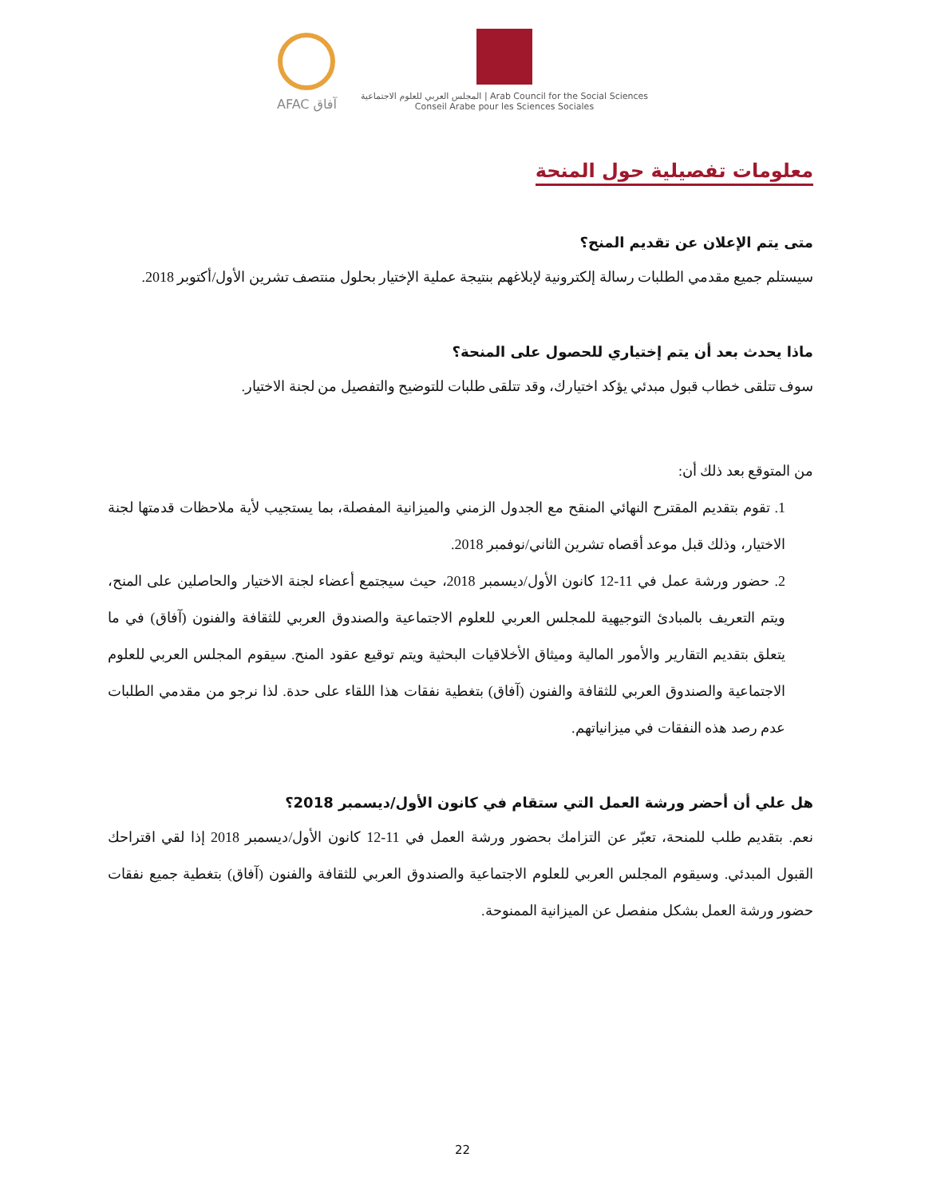AFAC آفاق
المجلس العربي للعلوم الاجتماعية | Arab Council for the Social Sciences
Conseil Arabe pour les Sciences Sociales
معلومات تفصيلية حول المنحة
متى يتم الإعلان عن تقديم المنح؟
سيستلم جميع مقدمي الطلبات رسالة إلكترونية لإبلاغهم بنتيجة عملية الإختيار بحلول منتصف تشرين الأول/أكتوبر 2018.
ماذا يحدث بعد أن يتم إختياري للحصول على المنحة؟
سوف تتلقى خطاب قبول مبدئي يؤكد اختيارك، وقد تتلقى طلبات للتوضيح والتفصيل من لجنة الاختيار.
من المتوقع بعد ذلك أن:
1. تقوم بتقديم المقترح النهائي المنقح مع الجدول الزمني والميزانية المفصلة، بما يستجيب لأية ملاحظات قدمتها لجنة الاختيار، وذلك قبل موعد أقصاه تشرين الثاني/نوفمبر 2018.
2. حضور ورشة عمل في 11-12 كانون الأول/ديسمبر 2018، حيث سيجتمع أعضاء لجنة الاختيار والحاصلين على المنح، ويتم التعريف بالمبادئ التوجيهية للمجلس العربي للعلوم الاجتماعية والصندوق العربي للثقافة والفنون (آفاق) في ما يتعلق بتقديم التقارير والأمور المالية وميثاق الأخلاقيات البحثية ويتم توقيع عقود المنح. سيقوم المجلس العربي للعلوم الاجتماعية والصندوق العربي للثقافة والفنون (آفاق) بتغطية نفقات هذا اللقاء على حدة. لذا نرجو من مقدمي الطلبات عدم رصد هذه النفقات في ميزانياتهم.
هل علي أن أحضر ورشة العمل التي ستقام في كانون الأول/ديسمبر 2018؟
نعم. بتقديم طلب للمنحة، تعبّر عن التزامك بحضور ورشة العمل في 11-12 كانون الأول/ديسمبر 2018 إذا لقي اقتراحك القبول المبدئي. وسيقوم المجلس العربي للعلوم الاجتماعية والصندوق العربي للثقافة والفنون (آفاق) بتغطية جميع نفقات حضور ورشة العمل بشكل منفصل عن الميزانية الممنوحة.
22